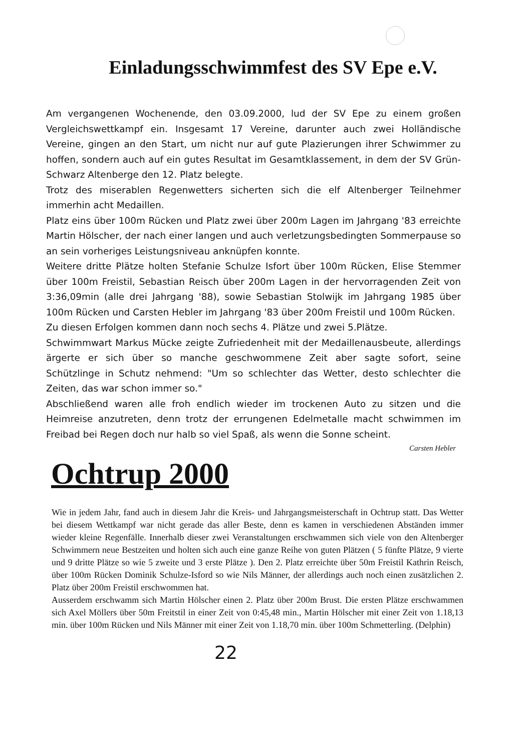Einladungsschwimmfest des SV Epe e.V.
Am vergangenen Wochenende, den 03.09.2000, lud der SV Epe zu einem großen Vergleichswettkampf ein. Insgesamt 17 Vereine, darunter auch zwei Holländische Vereine, gingen an den Start, um nicht nur auf gute Plazierungen ihrer Schwimmer zu hoffen, sondern auch auf ein gutes Resultat im Gesamtklassement, in dem der SV Grün- Schwarz Altenberge den 12. Platz belegte.
Trotz des miserablen Regenwetters sicherten sich die elf Altenberger Teilnehmer immerhin acht Medaillen.
Platz eins über 100m Rücken und Platz zwei über 200m Lagen im Jahrgang '83 erreichte Martin Hölscher, der nach einer langen und auch verletzungsbedingten Sommerpause so an sein vorheriges Leistungsniveau anknüpfen konnte.
Weitere dritte Plätze holten Stefanie Schulze Isfort über 100m Rücken, Elise Stemmer über 100m Freistil, Sebastian Reisch über 200m Lagen in der hervorragenden Zeit von 3:36,09min (alle drei Jahrgang '88), sowie Sebastian Stolwijk im Jahrgang 1985 über 100m Rücken und Carsten Hebler im Jahrgang '83 über 200m Freistil und 100m Rücken.
Zu diesen Erfolgen kommen dann noch sechs 4. Plätze und zwei 5.Plätze.
Schwimmwart Markus Mücke zeigte Zufriedenheit mit der Medaillenausbeute, allerdings ärgerte er sich über so manche geschwommene Zeit aber sagte sofort, seine Schützlinge in Schutz nehmend: "Um so schlechter das Wetter, desto schlechter die Zeiten, das war schon immer so."
Abschließend waren alle froh endlich wieder im trockenen Auto zu sitzen und die Heimreise anzutreten, denn trotz der errungenen Edelmetalle macht schwimmen im Freibad bei Regen doch nur halb so viel Spaß, als wenn die Sonne scheint.
Carsten Hebler
Ochtrup 2000
Wie in jedem Jahr, fand auch in diesem Jahr die Kreis- und Jahrgangsmeisterschaft in Ochtrup statt. Das Wetter bei diesem Wettkampf war nicht gerade das aller Beste, denn es kamen in verschiedenen Abständen immer wieder kleine Regenfälle. Innerhalb dieser zwei Veranstaltungen erschwammen sich viele von den Altenberger Schwimmern neue Bestzeiten und holten sich auch eine ganze Reihe von guten Plätzen ( 5 fünfte Plätze, 9 vierte und 9 dritte Plätze so wie 5 zweite und 3 erste Plätze ). Den 2. Platz erreichte über 50m Freistil Kathrin Reisch, über 100m Rücken Dominik Schulze-Isford so wie Nils Männer, der allerdings auch noch einen zusätzlichen 2. Platz über 200m Freistil erschwommen hat.
Ausserdem erschwamm sich Martin Hölscher einen 2. Platz über 200m Brust. Die ersten Plätze erschwammen sich Axel Möllers über 50m Freitstil in einer Zeit von 0:45,48 min., Martin Hölscher mit einer Zeit von 1.18,13 min. über 100m Rücken und Nils Männer mit einer Zeit von 1.18,70 min. über 100m Schmetterling. (Delphin)
22